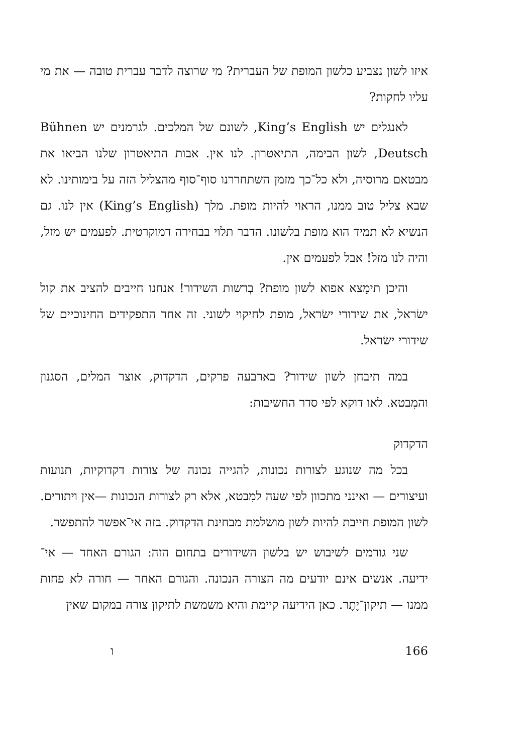איזו לשון נצביע כלשון המופת של העברית? מי שרוצה לדבר עברית טובה — את מי עליו לחקות?
לאנגלים יש King’s English, לשונם של המלכים. לגרמנים יש Bühnen Deutsch, לשון הבימה, התיאטרון. לנו אין. אבות התיאטרון שלנו הביאו את מבטאם מרוסיה, ולא כל־כך מזמן השתחררנו סוף־סוף מהצליל הזה על בימותינו. לא שבא צליל טוב ממנו, הראוי להיות מופת. מלך (King’s English) אין לנו. גם הנשיא לא תמיד הוא מופת בלשונו. הדבר תלוי בבחירה דמוקרטית. לפעמים יש מזל, והיה לנו מזל! אבל לפעמים אין.
והיכן תימָצא אפוא לשון מופת? בְרשות השידור! אנחנו חייבים להציב את קול ישׂראל, את שידורי ישׂראל, מופת לחיקוי לשוני. זה אחד התפקידים החינוכיים של שידורי ישׂראל.
במה תיבחן לשון שידור? בארבעה פרקים, הדקדוק, אוצר המלים, הסגנון והמִבטא. לאו דוקא לפי סדר החשיבות:
הדקדוק
בכל מה שנוגע לצורות נכונות, להגייה נכונה של צורות דקדוקיות, תנועות ועיצורים — ואינני מתכוון לפי שעה למִבטא, אלא רק לצורות הנכונות —אין ויתורים. לשון המופת חייבת להיות לשון מושלמת מבחינת הדקדוק. בזה אי־אפשר להתפשר.
שני גורמים לשיבוש יש בלשון השידורים בתחום הזה: הגורם האחד — אי־ידיעה. אנשים אינם יודעים מה הצורה הנכונה. והגורם האחר — חורה לא פחות ממנו — תיקון־יֶתֶר. כאן הידיעה קיימת והיא משמשת לתיקון צורה במקום שאין
166 ו